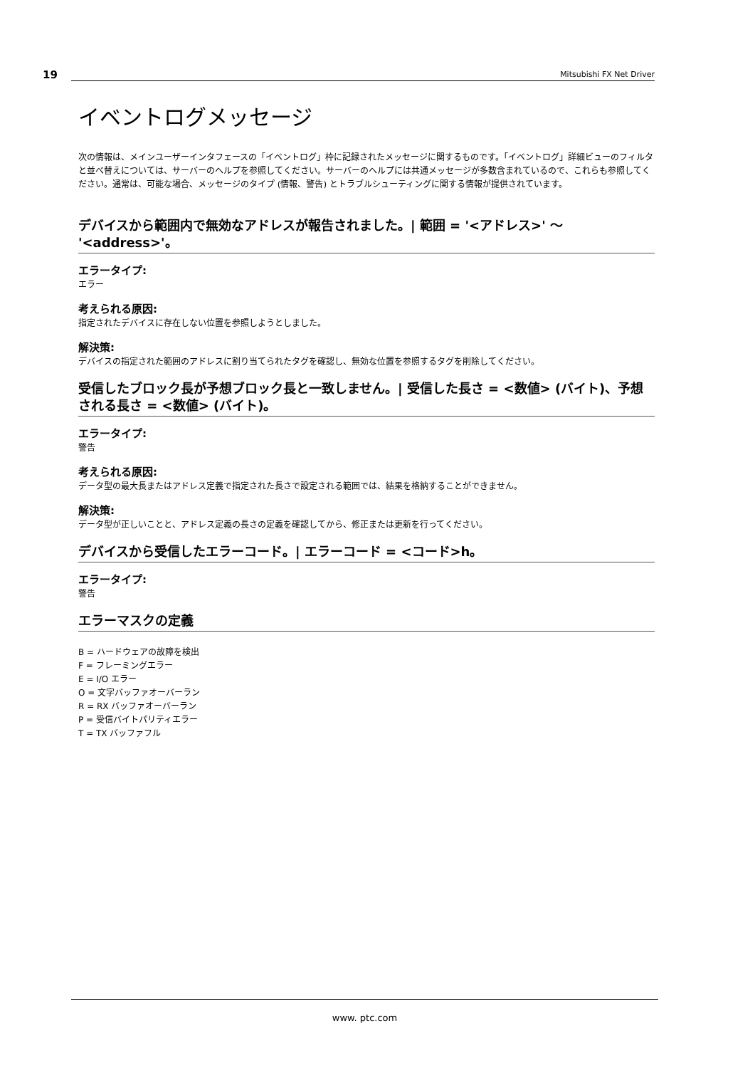19 Mitsubishi FX Net Driver
イベントログメッセージ
次の情報は、メインユーザーインタフェースの「イベントログ」枠に記録されたメッセージに関するものです。「イベントログ」詳細ビューのフィルタと並べ替えについては、サーバーのヘルプを参照してください。サーバーのヘルプには共通メッセージが多数含まれているので、これらも参照してください。通常は、可能な場合、メッセージのタイプ (情報、警告) とトラブルシューティングに関する情報が提供されています。
デバイスから範囲内で無効なアドレスが報告されました。| 範囲 = '<アドレス>' ～ '<address>'。
エラータイプ:
エラー
考えられる原因:
指定されたデバイスに存在しない位置を参照しようとしました。
解決策:
デバイスの指定された範囲のアドレスに割り当てられたタグを確認し、無効な位置を参照するタグを削除してください。
受信したブロック長が予想ブロック長と一致しません。| 受信した長さ = <数値> (バイト)、予想される長さ = <数値> (バイト)。
エラータイプ:
警告
考えられる原因:
データ型の最大長またはアドレス定義で指定された長さで設定される範囲では、結果を格納することができません。
解決策:
データ型が正しいことと、アドレス定義の長さの定義を確認してから、修正または更新を行ってください。
デバイスから受信したエラーコード。| エラーコード = <コード>h。
エラータイプ:
警告
エラーマスクの定義
B = ハードウェアの故障を検出
F = フレーミングエラー
E = I/O エラー
O = 文字バッファオーバーラン
R = RX バッファオーバーラン
P = 受信バイトパリティエラー
T = TX バッファフル
www. ptc.com